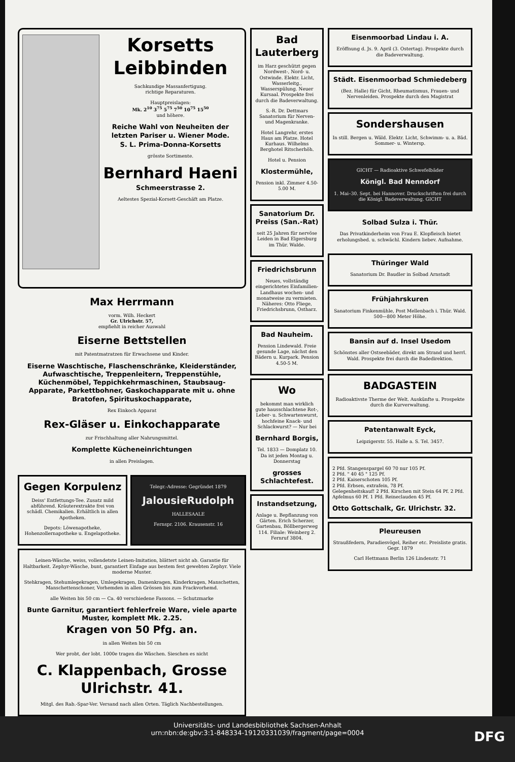Korsetts
Leibbinden
Sachkundige Massanfertigung.
richtige Reparaturen.
Hauptpreislagen:
Mk. 2<sup>10</sup> 3<sup>75</sup> 5<sup>75</sup> 7<sup>50</sup> 10<sup>75</sup> 15<sup>50</sup>
und höhere.
Reiche Wahl von Neuheiten der letzten Pariser u. Wiener Mode.
S. L. Prima-Donna-Korsetts
grösste Sortimente.
Bernhard Haeni
Schmeerstrasse 2.
Aeltestes Spezial-Korsett-Geschäft am Platze.
Max Herrmann
vorm. Wilh. Heckert
Gr. Ulrichstr. 57,
empfiehlt in reicher Auswahl
Eiserne Bettstellen
mit Patentmatratzen für Erwachsene und Kinder.
Eiserne Waschtische, Flaschenschränke, Kleiderständer, Aufwaschtische, Treppenleitern, Treppenstühle, Küchenmöbel, Teppichkehrmaschinen, Staubsaug-Apparate, Parkettbohner, Gaskochapparate mit u. ohne Bratofen, Spirituskochapparate,
Rex Einkoch Apparat
Rex-Gläser u. Einkochapparate
zur Frischhaltung aller Nahrungsmittel.
Komplette Kücheneinrichtungen
in allen Preislagen.
Gegen Korpulenz
Deiss' Entfettungs-Tee. Zusatz mild abführend. Kräuterextrakte frei von schädl. Chemikalien. Erhältlich in allen Apotheken.
Depots: Löwenapotheke, Hohenzollernapotheke u. Engelapotheke.
Telegr.-Adresse: Gegründet 1879
JalousieRudolph
HALLESAALE
Fernspr. 2106. Krausenstr. 16
Leinen-Wäsche, weiss, vollendetste Leinen-Imitation, blättert nicht ab. Garantie für Haltbarkeit. Zephyr-Wäsche, bunt, garantiert Einfage aus bestem fest gewebten Zephyr. Viele moderne Muster.
Stehkragen, Stehumlegekragen, Umlegekragen, Damenkragen, Kinderkragen, Manschetten, Manschettenschoner, Vorhemden in allen Grössen bis zum Frackvorhemd.
alle Weiten bis 50 cm — Ca. 40 verschiedene Fassons. — Schutzmarke
Bunte Garnitur, garantiert fehlerfreie Ware, viele aparte Muster, komplett Mk. 2.25.
Kragen von 50 Pfg. an.
in allen Weiten bis 50 cm
Wer probt, der lobt. 1000e tragen die Wäschen. Sieschen es nicht
C. Klappenbach, Grosse Ulrichstr. 41.
Mitgl. des Rab.-Spar-Ver. Versand nach allen Orten. Täglich Nachbestellungen.
Bad Lauterberg
im Harz geschützt gegen Nordwest-, Nord- u. Ostwinde. Elektr. Licht, Wasserleitg., Wasserspülung. Neuer Kursaal. Prospekte frei durch die Badeverwaltung.
S.-R. Dr. Dettmars Sanatorium für Nerven- und Magenkranke.
Hotel Langrehr, erstes Haus am Platze. Hotel Kurhaus. Wilhelms Berghotel Ritscherhöh.
Hotel u. Pension
Klostermühle,
Pension inkl. Zimmer 4.50-5.00 M.
Sanatorium Dr. Preiss (San.-Rat)
seit 25 Jahren für nervöse Leiden in Bad Elgersburg im Thür. Walde.
Friedrichsbrunn
Neues, vollständig eingerichtetes Einfamilien-Landhaus wochen- und monatweise zu vermieten. Näheres: Otto Fliege, Friedrichsbrunn, Ostharz.
Bad Nauheim.
Pension Lindewald. Freie gesunde Lage, nächst den Bädern u. Kurpark. Pension 4.50-5 M.
Wo
bekommt man wirklich gute hausschlachtene Rot-, Leber- u. Schwartenwurst, hochfeine Knack- und Schlackwurst? — Nur bei
Bernhard Borgis,
Tel. 1833 — Domplatz 10. Da ist jeden Montag u. Donnerstag
grosses Schlachtefest.
Instandsetzung,
Anlage u. Bepflanzung von Gärten. Erich Scherzer, Gartenbau, Böllbergerweg 114. Filiale: Weinberg 2. Fernruf 3804.
Eisenmoorbad Lindau i. A.
Eröffnung d. Js. 9. April (3. Ostertag). Prospekte durch die Badeverwaltung.
Städt. Eisenmoorbad Schmiedeberg
(Bez. Halle) für Gicht, Rheumatismus, Frauen- und Nervenleiden. Prospekte durch den Magistrat
Sondershausen
In still. Bergen u. Wäld. Elektr. Licht, Schwimm- u. a. Bäd. Sommer- u. Wintersp.
GICHT — Radioaktive Schwefelbäder
Königl. Bad Nenndorf
1. Mai–30. Sept. bei Hannover. Druckschriften frei durch die Königl. Badeverwaltung. GICHT
Solbad Sulza i. Thür.
Das Privatkinderheim von Frau E. Klopfleisch bietet erholungsbed. u. schwächl. Kindern liebev. Aufnahme.
Thüringer Wald
Sanatorium Dr. Baudler in Solbad Arnstadt
Frühjahrskuren
Sanatorium Finkenmühle, Post Mellenbach i. Thür. Wald. 500—800 Meter Höhe.
Bansin auf d. Insel Usedom
Schönstes aller Ostseebäder, direkt am Strand und herrl. Wald. Prospekte frei durch die Badedirektion.
BADGASTEIN
Radioaktivste Therme der Welt. Auskünfte u. Prospekte durch die Kurverwaltung.
Patentanwalt Eyck,
Leipzigerstr. 55. Halle a. S. Tel. 3457.
2 Pfd. Stangenspargel 60 70 nur 105 Pf.
2 Pfd. " 40 45 " 125 Pf.
2 Pfd. Kaiserschoten 105 Pf.
2 Pfd. Erbsen, extrafein, 78 Pf.
Gelegenheitskauf! 2 Pfd. Kirschen mit Stein 64 Pf. 2 Pfd. Apfelmus 60 Pf. 1 Pfd. Reineclauden 45 Pf.
Otto Gottschalk, Gr. Ulrichstr. 32.
Pleureusen
Straußfedern, Paradiesvögel, Reiher etc. Preisliste gratis. Gegr. 1879
Carl Hettmann Berlin 126 Lindenstr. 71
Universitäts- und Landesbibliothek Sachsen-Anhalt
urn:nbn:de:gbv:3:1-848334-19120331039/fragment/page=0004
DFG